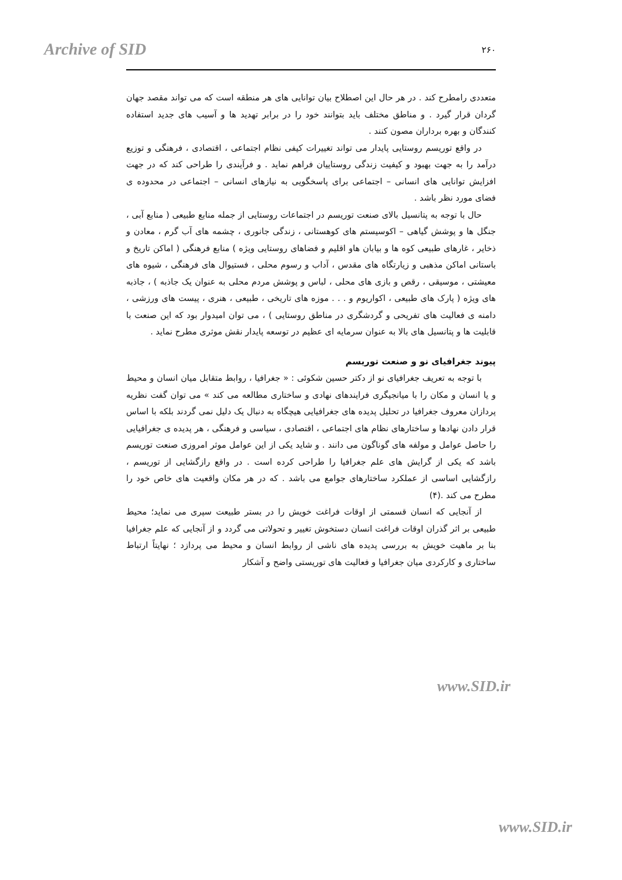Archive of SID ۲۶۰
متعددی رامطرح کند . در هر حال این اصطلاح بیان توانایی های هر منطقه است که می تواند مقصد جهان گردان قرار گیرد . و مناطق مختلف باید بتوانند خود را در برابر تهدید ها و آسیب های جدید استفاده کنندگان و بهره برداران مصون کنند .
در واقع توریسم روستایی پایدار می تواند تغییرات کیفی نظام اجتماعی ، اقتصادی ، فرهنگی و توزیع درآمد را به جهت بهبود و کیفیت زندگی روستاییان فراهم نماید . و فرآیندی را طراحی کند که در جهت افزایش توانایی های انسانی – اجتماعی برای پاسخگویی به نیازهای انسانی – اجتماعی در محدوده ی فضای مورد نظر باشد .
حال با توجه به پتانسیل بالای صنعت توریسم در اجتماعات روستایی از جمله منابع طبیعی ( منابع آبی ، جنگل ها و پوشش گیاهی – اکوسیستم های کوهستانی ، زندگی جانوری ، چشمه های آب گرم ، معادن و ذخایر ، غارهای طبیعی کوه ها و بیابان هاو اقلیم و فضاهای روستایی ویژه ) منابع فرهنگی ( اماکن تاریخ و باستانی اماکن مذهبی و زیارتگاه های مقدس ، آداب و رسوم محلی ، فستیوال های فرهنگی ، شیوه های معیشتی ، موسیقی ، رقص و بازی های محلی ، لباس و پوشش مردم محلی به عنوان یک جاذبه ) ، جاذبه های ویژه ( پارک های طبیعی ، اکواریوم و . . . موزه های تاریخی ، طبیعی ، هنری ، پیست های ورزشی ، دامنه ی فعالیت های تفریحی و گردشگری در مناطق روستایی ) ، می توان امیدوار بود که این صنعت با قابلیت ها و پتانسیل های بالا به عنوان سرمایه ای عظیم در توسعه پایدار نقش موثری مطرح نماید .
پیوند جغرافیای نو و صنعت توریسم
با توجه به تعریف جغرافیای نو از دکتر حسین شکوئی : « جغرافیا ، روابط متقابل میان انسان و محیط و یا انسان و مکان را با میانجیگری فرایندهای نهادی و ساختاری مطالعه می کند » می توان گفت نظریه پردازان معروف جغرافیا در تحلیل پدیده های جغرافیایی هیچگاه به دنبال یک دلیل نمی گردند بلکه با اساس قرار دادن نهادها و ساختارهای نظام های اجتماعی ، اقتصادی ، سیاسی و فرهنگی ، هر پدیده ی جغرافیایی را حاصل عوامل و مولفه های گوناگون می دانند . و شاید یکی از این عوامل موثر امروزی صنعت توریسم باشد که یکی از گرایش های علم جغرافیا را طراحی کرده است . در واقع رازگشایی از توریسم ، رازگشایی اساسی از عملکرد ساختارهای جوامع می باشد . که در هر مکان واقعیت های خاص خود را مطرح می کند .(۴)
از آنجایی که انسان قسمتی از اوقات فراغت خویش را در بستر طبیعت سپری می نماید؛ محیط طبیعی بر اثر گذران اوقات فراغت انسان دستخوش تغییر و تحولاتی می گردد و از آنجایی که علم جغرافیا بنا بر ماهیت خویش به بررسی پدیده های ناشی از روابط انسان و محیط می پردازد ؛ نهایتاً ارتباط ساختاری و کارکردی میان جغرافیا و فعالیت های توریستی واضح و آشکار
www.SID.ir
www.SID.ir